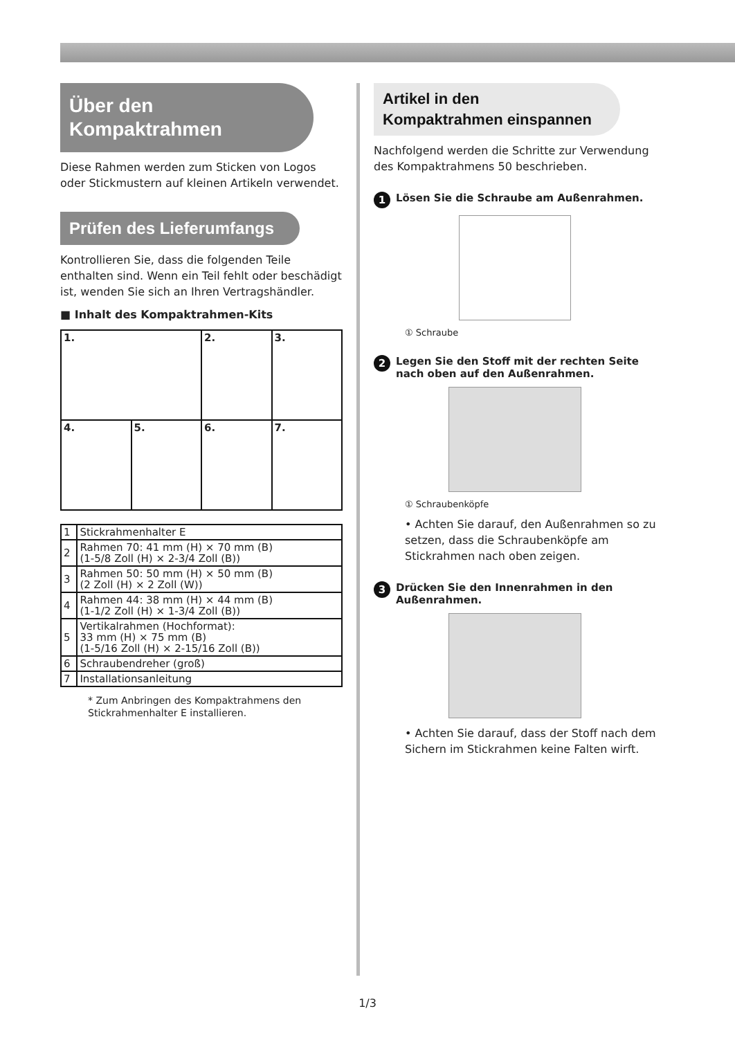Über den
Kompaktrahmen
Diese Rahmen werden zum Sticken von Logos oder Stickmustern auf kleinen Artikeln verwendet.
Prüfen des Lieferumfangs
Kontrollieren Sie, dass die folgenden Teile enthalten sind. Wenn ein Teil fehlt oder beschädigt ist, wenden Sie sich an Ihren Vertragshändler.
■ Inhalt des Kompaktrahmen-Kits
| 1. | | 2. | 3. |
| 4. | 5. | 6. | 7. |
| 1 | Stickrahmenhalter E |
| 2 | Rahmen 70: 41 mm (H) × 70 mm (B) (1-5/8 Zoll (H) × 2-3/4 Zoll (B)) |
| 3 | Rahmen 50: 50 mm (H) × 50 mm (B) (2 Zoll (H) × 2 Zoll (W)) |
| 4 | Rahmen 44: 38 mm (H) × 44 mm (B) (1-1/2 Zoll (H) × 1-3/4 Zoll (B)) |
| 5 | Vertikalrahmen (Hochformat): 33 mm (H) × 75 mm (B) (1-5/16 Zoll (H) × 2-15/16 Zoll (B)) |
| 6 | Schraubendreher (groß) |
| 7 | Installationsanleitung |
* Zum Anbringen des Kompaktrahmens den Stickrahmenhalter E installieren.
Artikel in den
Kompaktrahmen einspannen
Nachfolgend werden die Schritte zur Verwendung des Kompaktrahmens 50 beschrieben.
1 Lösen Sie die Schraube am Außenrahmen.
① Schraube
2 Legen Sie den Stoff mit der rechten Seite nach oben auf den Außenrahmen.
① Schraubenköpfe
• Achten Sie darauf, den Außenrahmen so zu setzen, dass die Schraubenköpfe am Stickrahmen nach oben zeigen.
3 Drücken Sie den Innenrahmen in den Außenrahmen.
• Achten Sie darauf, dass der Stoff nach dem Sichern im Stickrahmen keine Falten wirft.
1/3